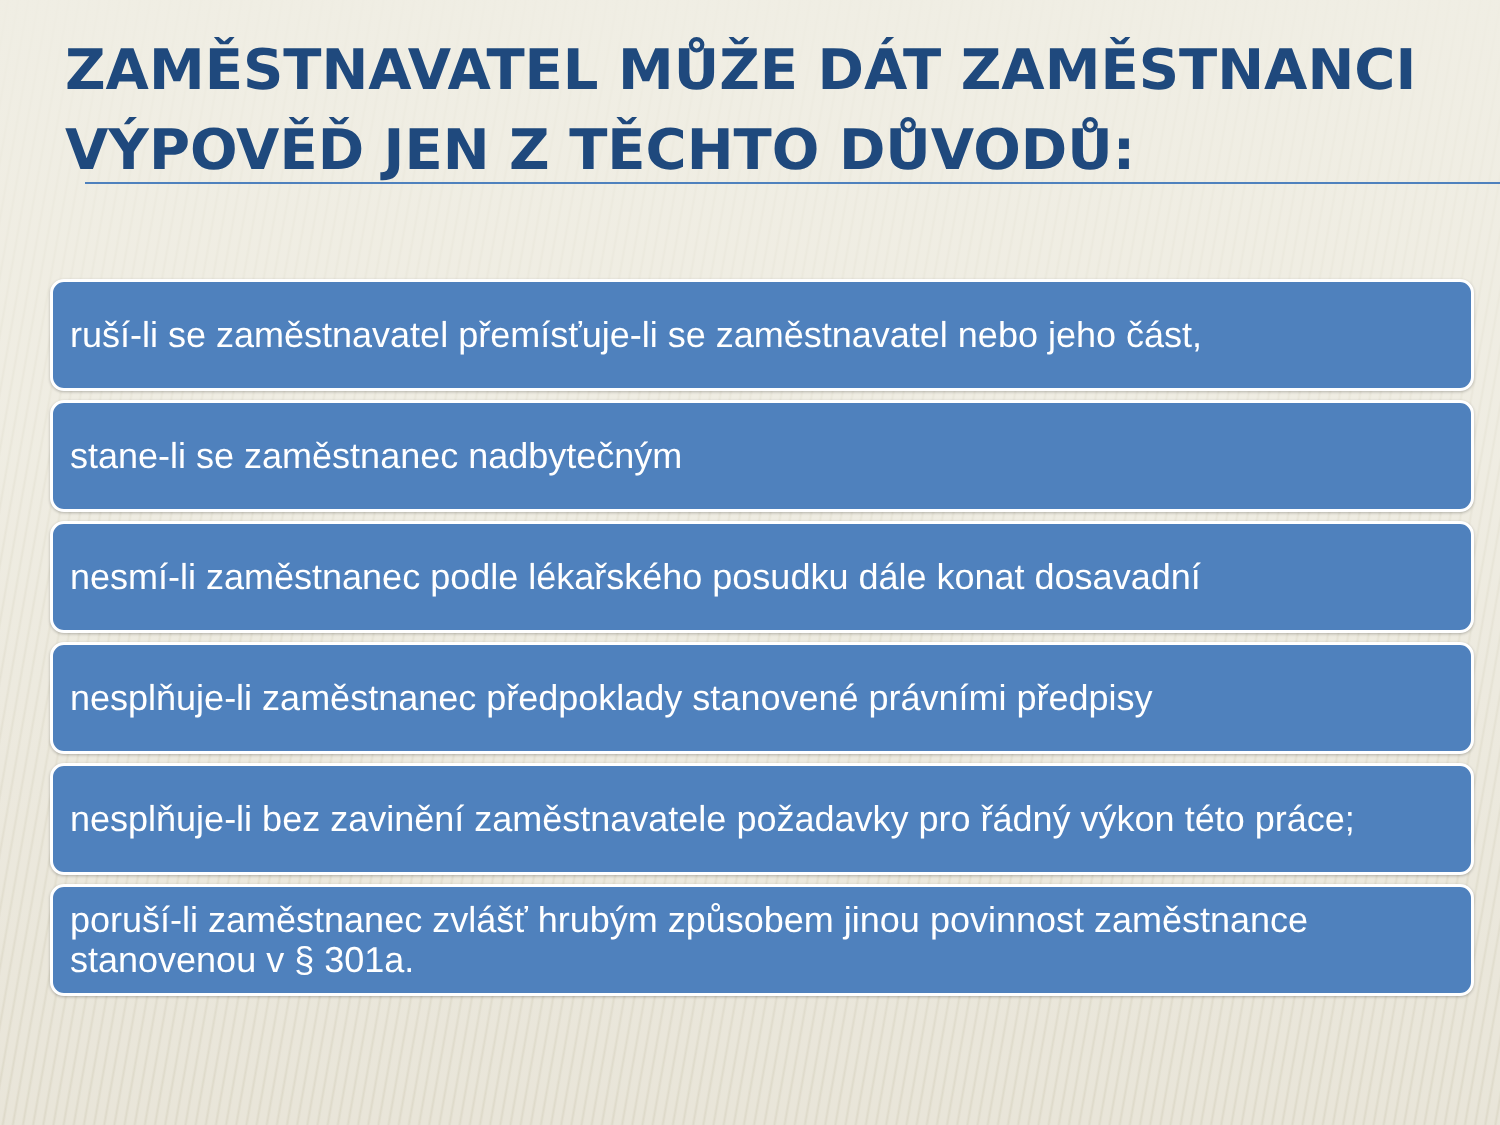ZAMĚSTNAVATEL MŮŽE DÁT ZAMĚSTNANCI VÝPOVĚĎ JEN Z TĚCHTO DŮVODŮ:
ruší-li se zaměstnavatel přemísťuje-li se zaměstnavatel nebo jeho část,
stane-li se zaměstnanec nadbytečným
nesmí-li zaměstnanec podle lékařského posudku dále konat dosavadní
nesplňuje-li zaměstnanec předpoklady stanovené právními předpisy
nesplňuje-li bez zavinění zaměstnavatele požadavky pro řádný výkon této práce;
poruší-li zaměstnanec zvlášť hrubým způsobem jinou povinnost zaměstnance stanovenou v § 301a.